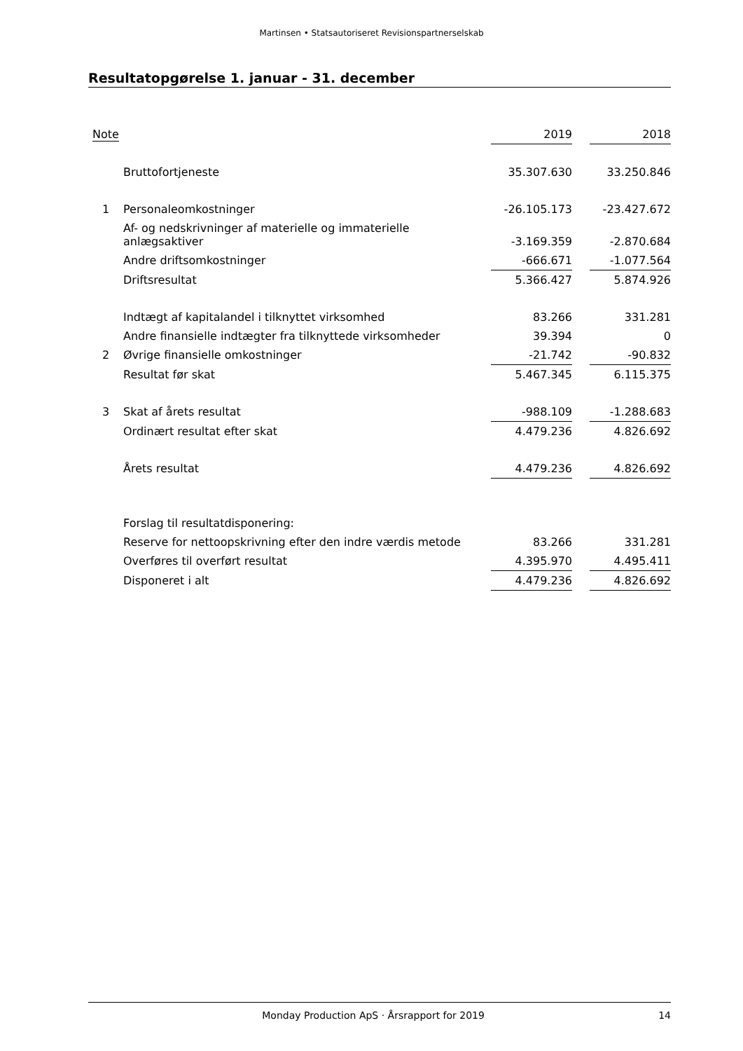Martinsen • Statsautoriseret Revisionspartnerselskab
Resultatopgørelse 1. januar - 31. december
| Note | | 2019 | | 2018 |
| --- | --- | --- | --- | --- |
| | Bruttofortjeneste | 35.307.630 | | 33.250.846 |
| 1 | Personaleomkostninger | -26.105.173 | | -23.427.672 |
| | Af- og nedskrivninger af materielle og immaterielle anlægsaktiver | -3.169.359 | | -2.870.684 |
| | Andre driftsomkostninger | -666.671 | | -1.077.564 |
| | Driftsresultat | 5.366.427 | | 5.874.926 |
| | Indtægt af kapitalandel i tilknyttet virksomhed | 83.266 | | 331.281 |
| | Andre finansielle indtægter fra tilknyttede virksomheder | 39.394 | | 0 |
| 2 | Øvrige finansielle omkostninger | -21.742 | | -90.832 |
| | Resultat før skat | 5.467.345 | | 6.115.375 |
| 3 | Skat af årets resultat | -988.109 | | -1.288.683 |
| | Ordinært resultat efter skat | 4.479.236 | | 4.826.692 |
| | Årets resultat | 4.479.236 | | 4.826.692 |
| | Forslag til resultatdisponering: | | | |
| | Reserve for nettoopskrivning efter den indre værdis metode | 83.266 | | 331.281 |
| | Overføres til overført resultat | 4.395.970 | | 4.495.411 |
| | Disponeret i alt | 4.479.236 | | 4.826.692 |
Monday Production ApS · Årsrapport for 2019 14